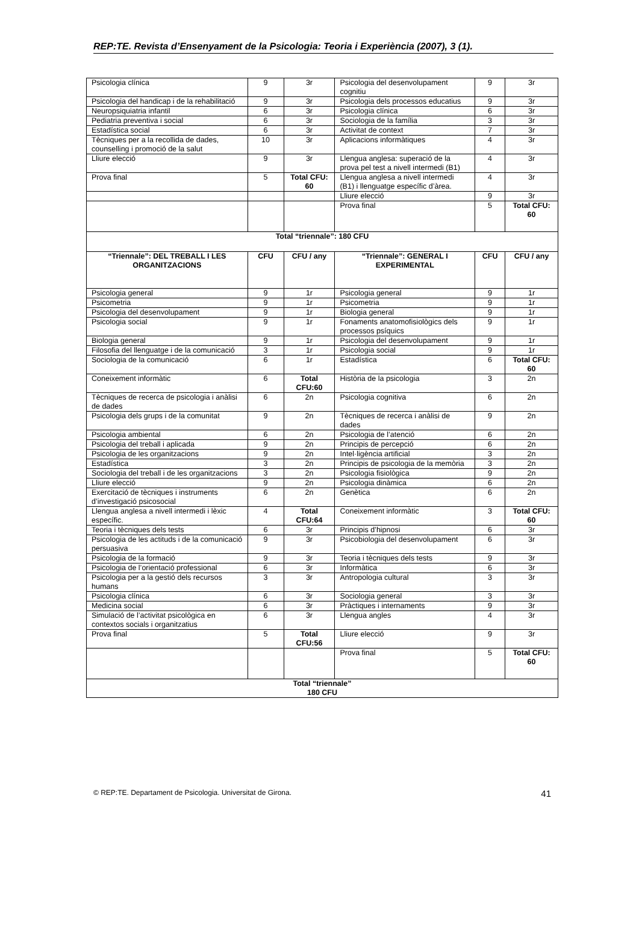REP:TE. Revista d’Ensenyament de la Psicologia: Teoria i Experiència (2007), 3 (1).
| Psicologia clínica | 9 | 3r | Psicologia del desenvolupament cognitiu | 9 | 3r |
| Psicologia del handicap i de la rehabilitació | 9 | 3r | Psicologia dels processos educatius | 9 | 3r |
| Neuropsiquiatria infantil | 6 | 3r | Psicologia clínica | 6 | 3r |
| Pediatria preventiva i social | 6 | 3r | Sociologia de la família | 3 | 3r |
| Estadística social | 6 | 3r | Activitat de context | 7 | 3r |
| Tècniques per a la recollida de dades, counselling i promoció de la salut | 10 | 3r | Aplicacions informàtiques | 4 | 3r |
| Lliure elecció | 9 | 3r | Llengua anglesa: superació de la prova pel test a nivell intermedi (B1) | 4 | 3r |
| Prova final | 5 | Total CFU: 60 | Llengua anglesa a nivell intermedi (B1) i llenguatge específic d’àrea. | 4 | 3r |
| | | | Lliure elecció | 9 | 3r |
| | | | Prova final | 5 | Total CFU: 60 |
| Total “triennale”: 180 CFU | | | | | |
| “Triennale”: DEL TREBALL I LES ORGANITZACIONS | CFU | CFU / any | “Triennale”: GENERAL I EXPERIMENTAL | CFU | CFU / any |
| Psicologia general | 9 | 1r | Psicologia general | 9 | 1r |
| Psicometria | 9 | 1r | Psicometria | 9 | 1r |
| Psicologia del desenvolupament | 9 | 1r | Biologia general | 9 | 1r |
| Psicologia social | 9 | 1r | Fonaments anatomofisiològics dels processos psíquics | 9 | 1r |
| Biologia general | 9 | 1r | Psicologia del desenvolupament | 9 | 1r |
| Filosofia del llenguatge i de la comunicació | 3 | 1r | Psicologia social | 9 | 1r |
| Sociologia de la comunicació | 6 | 1r | Estadística | 6 | Total CFU: 60 |
| Coneixement informàtic | 6 | Total CFU:60 | Història de la psicologia | 3 | 2n |
| Tècniques de recerca de psicologia i anàlisi de dades | 6 | 2n | Psicologia cognitiva | 6 | 2n |
| Psicologia dels grups i de la comunitat | 9 | 2n | Tècniques de recerca i anàlisi de dades | 9 | 2n |
| Psicologia ambiental | 6 | 2n | Psicologia de l’atenció | 6 | 2n |
| Psicologia del treball i aplicada | 9 | 2n | Principis de percepció | 6 | 2n |
| Psicologia de les organitzacions | 9 | 2n | Intel·ligència artificial | 3 | 2n |
| Estadística | 3 | 2n | Principis de psicologia de la memòria | 3 | 2n |
| Sociologia del treball i de les organitzacions | 3 | 2n | Psicologia fisiològica | 9 | 2n |
| Lliure elecció | 9 | 2n | Psicologia dinàmica | 6 | 2n |
| Exercitació de tècniques i instruments d’investigació psicosocial | 6 | 2n | Genètica | 6 | 2n |
| Llengua anglesa a nivell intermedi i lèxic específic. | 4 | Total CFU:64 | Coneixement informàtic | 3 | Total CFU: 60 |
| Teoria i tècniques dels tests | 6 | 3r | Principis d’hipnosi | 6 | 3r |
| Psicologia de les actituds i de la comunicació persuasiva | 9 | 3r | Psicobiologia del desenvolupament | 6 | 3r |
| Psicologia de la formació | 9 | 3r | Teoria i tècniques dels tests | 9 | 3r |
| Psicologia de l’orientació professional | 6 | 3r | Informàtica | 6 | 3r |
| Psicologia per a la gestió dels recursos humans | 3 | 3r | Antropologia cultural | 3 | 3r |
| Psicologia clínica | 6 | 3r | Sociologia general | 3 | 3r |
| Medicina social | 6 | 3r | Pràctiques i internaments | 9 | 3r |
| Simulació de l’activitat psicològica en contextos socials i organitzatius | 6 | 3r | Llengua angles | 4 | 3r |
| Prova final | 5 | Total CFU:56 | Lliure elecció | 9 | 3r |
| | | | Prova final | 5 | Total CFU: 60 |
| Total “triennale” 180 CFU | | | | | |
© REP:TE. Departament de Psicologia. Universitat de Girona. 41